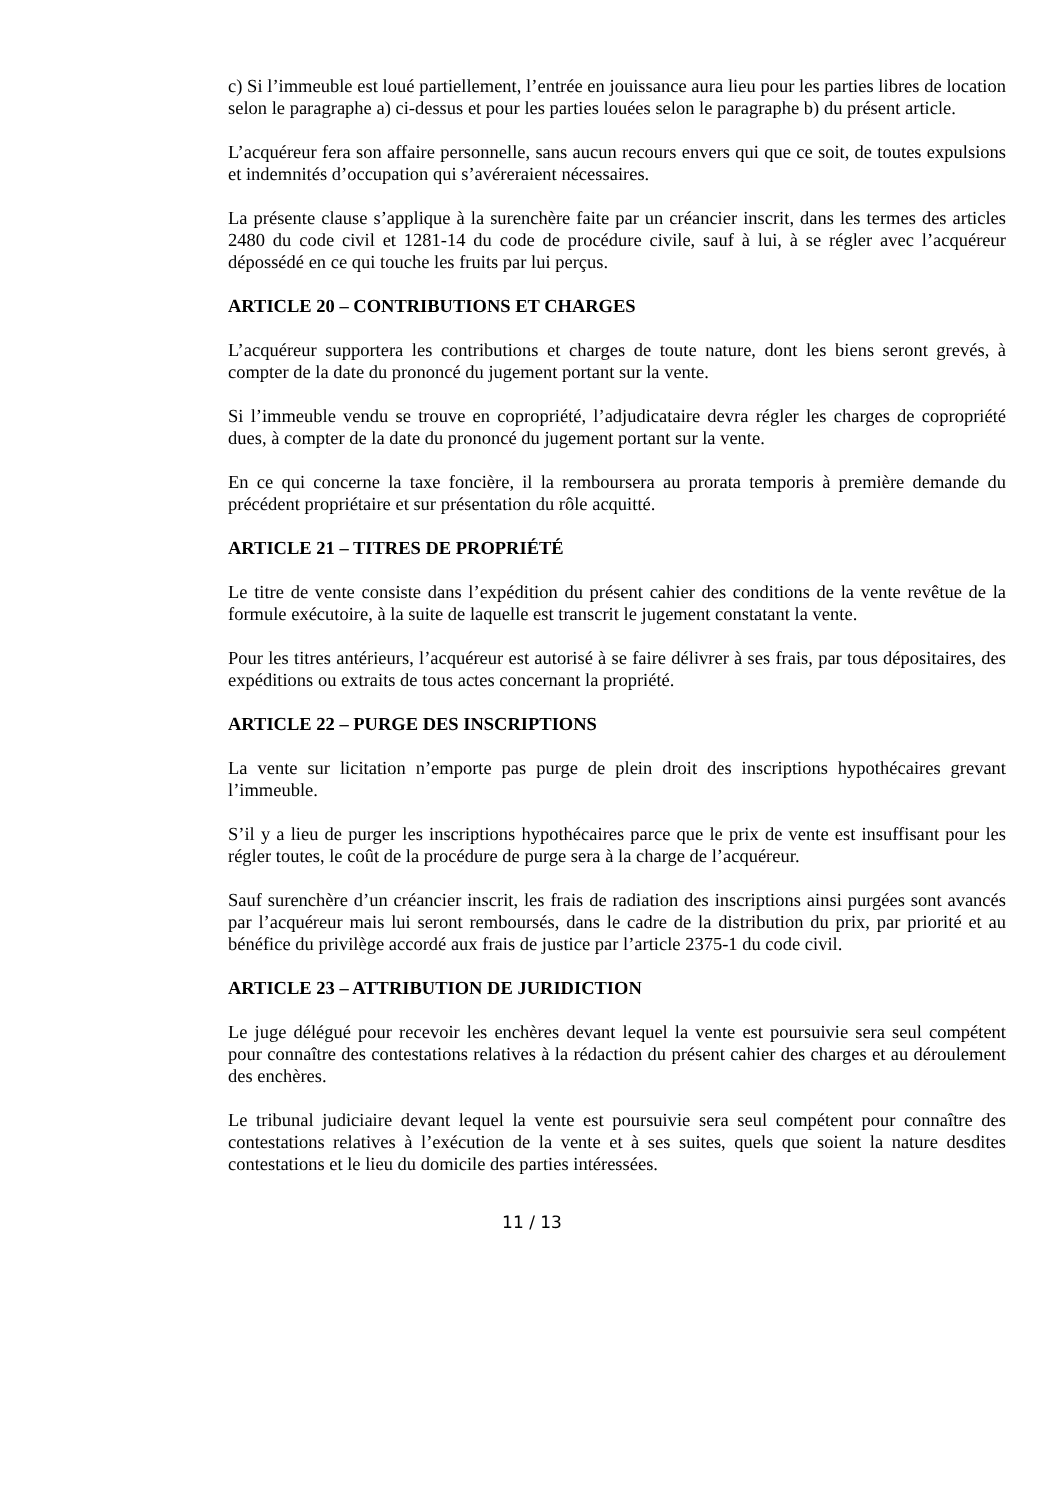c) Si l’immeuble est loué partiellement, l’entrée en jouissance aura lieu pour les parties libres de location selon le paragraphe a) ci-dessus et pour les parties louées selon le paragraphe b) du présent article.
L’acquéreur fera son affaire personnelle, sans aucun recours envers qui que ce soit, de toutes expulsions et indemnités d’occupation qui s’avéreraient nécessaires.
La présente clause s’applique à la surenchère faite par un créancier inscrit, dans les termes des articles 2480 du code civil et 1281-14 du code de procédure civile, sauf à lui, à se régler avec l’acquéreur dépossédé en ce qui touche les fruits par lui perçus.
ARTICLE 20 – CONTRIBUTIONS ET CHARGES
L’acquéreur supportera les contributions et charges de toute nature, dont les biens seront grevés, à compter de la date du prononcé du jugement portant sur la vente.
Si l’immeuble vendu se trouve en copropriété, l’adjudicataire devra régler les charges de copropriété dues, à compter de la date du prononcé du jugement portant sur la vente.
En ce qui concerne la taxe foncière, il la remboursera au prorata temporis à première demande du précédent propriétaire et sur présentation du rôle acquitté.
ARTICLE 21 – TITRES DE PROPRIÉTÉ
Le titre de vente consiste dans l’expédition du présent cahier des conditions de la vente revêtue de la formule exécutoire, à la suite de laquelle est transcrit le jugement constatant la vente.
Pour les titres antérieurs, l’acquéreur est autorisé à se faire délivrer à ses frais, par tous dépositaires, des expéditions ou extraits de tous actes concernant la propriété.
ARTICLE 22 – PURGE DES INSCRIPTIONS
La vente sur licitation n’emporte pas purge de plein droit des inscriptions hypothécaires grevant l’immeuble.
S’il y a lieu de purger les inscriptions hypothécaires parce que le prix de vente est insuffisant pour les régler toutes, le coût de la procédure de purge sera à la charge de l’acquéreur.
Sauf surenchère d’un créancier inscrit, les frais de radiation des inscriptions ainsi purgées sont avancés par l’acquéreur mais lui seront remboursés, dans le cadre de la distribution du prix, par priorité et au bénéfice du privilège accordé aux frais de justice par l’article 2375-1 du code civil.
ARTICLE 23 – ATTRIBUTION DE JURIDICTION
Le juge délégué pour recevoir les enchères devant lequel la vente est poursuivie sera seul compétent pour connaître des contestations relatives à la rédaction du présent cahier des charges et au déroulement des enchères.
Le tribunal judiciaire devant lequel la vente est poursuivie sera seul compétent pour connaître des contestations relatives à l’exécution de la vente et à ses suites, quels que soient la nature desdites contestations et le lieu du domicile des parties intéressées.
11 / 13